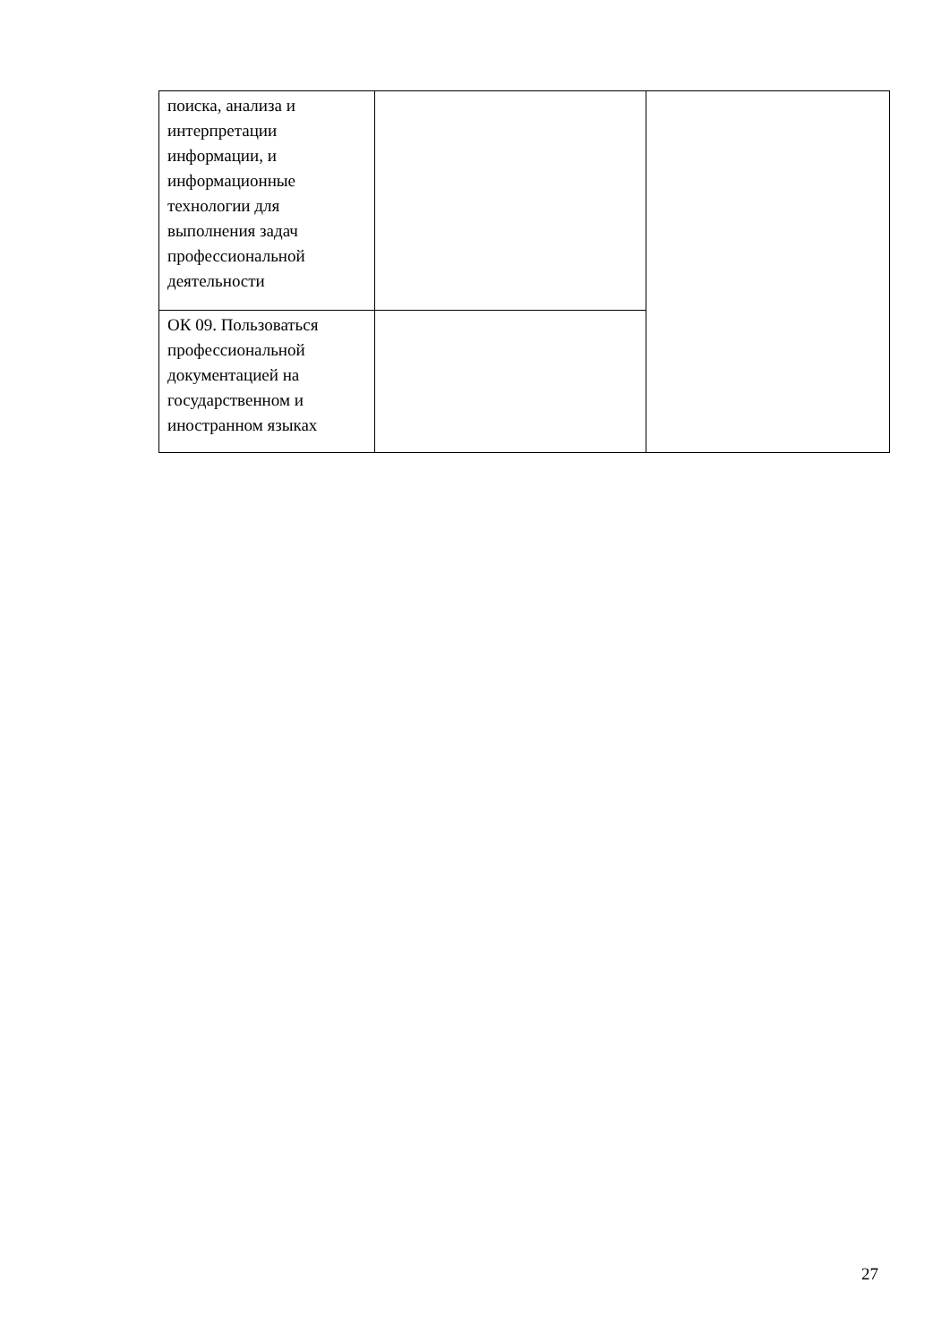| поиска, анализа и интерпретации информации, и информационные технологии для выполнения задач профессиональной деятельности | | |
| ОК 09. Пользоваться профессиональной документацией на государственном и иностранном языках | | |
27